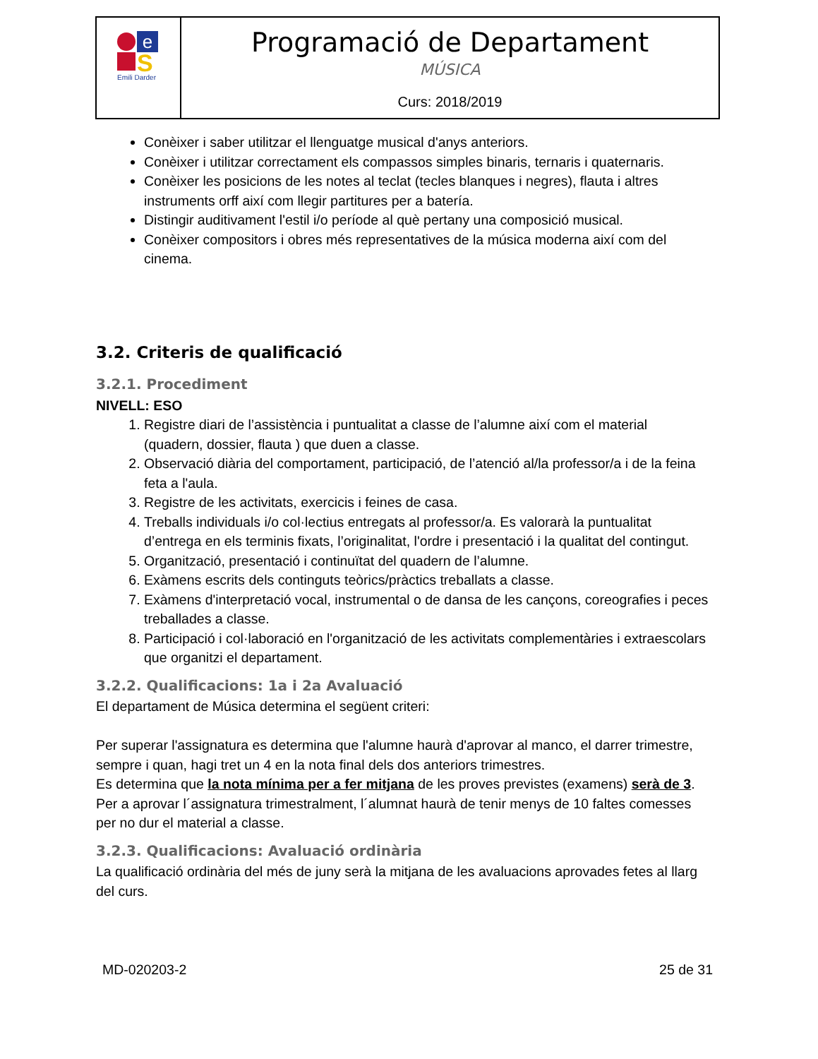| e S Emili Darder | Programació de Departament MÚSICA Curs: 2018/2019 |
Conèixer i saber utilitzar el llenguatge musical d'anys anteriors.
Conèixer i utilitzar correctament els compassos simples binaris, ternaris i quaternaris.
Conèixer les posicions de les notes al teclat (tecles blanques i negres), flauta i altres instruments orff així com llegir partitures per a batería.
Distingir auditivament l'estil i/o període al què pertany una composició musical.
Conèixer compositors i obres més representatives de la música moderna així com del cinema.
3.2. Criteris de qualificació
3.2.1. Procediment
NIVELL: ESO
1. Registre diari de l’assistència i puntualitat a classe de l’alumne així com el material (quadern, dossier, flauta ) que duen a classe.
2. Observació diària del comportament, participació, de l’atenció al/la professor/a i de la feina feta a l'aula.
3. Registre de les activitats, exercicis i feines de casa.
4. Treballs individuals i/o col·lectius entregats al professor/a. Es valorarà la puntualitat d’entrega en els terminis fixats, l’originalitat, l'ordre i presentació i la qualitat del contingut.
5. Organització, presentació i continuïtat del quadern de l’alumne.
6. Exàmens escrits dels continguts teòrics/pràctics treballats a classe.
7. Exàmens d'interpretació vocal, instrumental o de dansa de les cançons, coreografies i peces treballades a classe.
8. Participació i col·laboració en l'organització de les activitats complementàries i extraescolars que organitzi el departament.
3.2.2. Qualificacions: 1a i 2a Avaluació
El departament de Música determina el següent criteri:
Per superar l'assignatura es determina que l'alumne haurà d'aprovar al manco, el darrer trimestre, sempre i quan, hagi tret un 4 en la nota final dels dos anteriors trimestres.
Es determina que la nota mínima per a fer mitjana de les proves previstes (examens) serà de 3. Per a aprovar l´assignatura trimestralment, l´alumnat haurà de tenir menys de 10 faltes comesses per no dur el material a classe.
3.2.3. Qualificacions: Avaluació ordinària
La qualificació ordinària del més de juny serà la mitjana de les avaluacions aprovades fetes al llarg del curs.
MD-020203-2 25 de 31